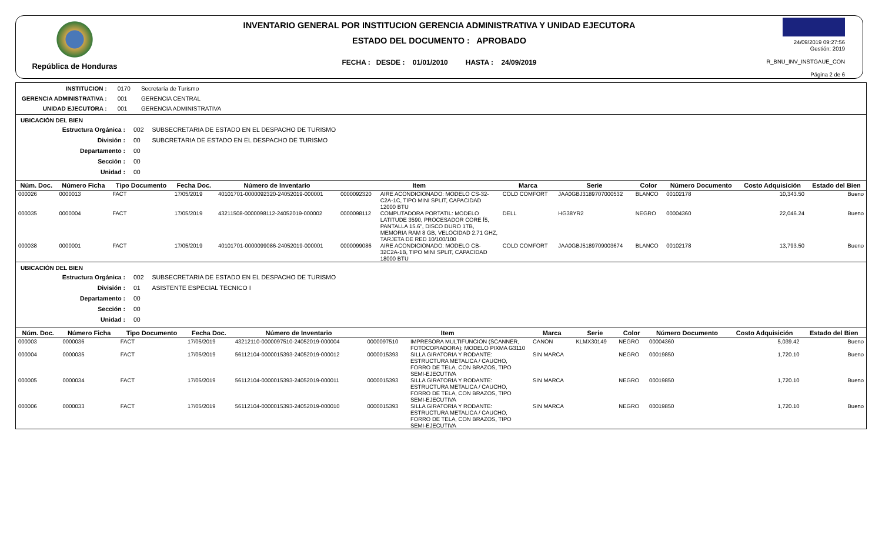República de Honduras INVENTARIO GENERAL POR INSTITUCION GERENCIA ADMINISTRATIVA Y UNIDAD EJECUTORA
ESTADO DEL DOCUMENTO : APROBADO
FECHA : DESDE : 01/01/2010 HASTA : 24/09/2019
24/09/2019 09:27:56
Gestión: 2019
R_BNU_INV_INSTGAUE_CON
Página 2 de 6
| INSTITUCION : | 0170 | Secretaría de Turismo |
| GERENCIA ADMINISTRATIVA : | 001 | GERENCIA CENTRAL |
| UNIDAD EJECUTORA : | 001 | GERENCIA ADMINISTRATIVA |
UBICACIÓN DEL BIEN
| Estructura Orgánica : | 002 | SUBSECRETARIA DE ESTADO EN EL DESPACHO DE TURISMO |
| División : | 00 | SUBCRETARIA DE ESTADO EN EL DESPACHO DE TURISMO |
| Departamento : | 00 | |
| Sección : | 00 | |
| Unidad : | 00 | |
| Núm. Doc. | Número Ficha | Tipo Documento | Fecha Doc. | Número de Inventario | Item | | Marca | Serie | Color | Número Documento | Costo Adquisición | Estado del Bien |
| --- | --- | --- | --- | --- | --- | --- | --- | --- | --- | --- | --- | --- |
| 000026 | 0000013 | FACT | 17/05/2019 | 40101701-0000092320-24052019-000001 | 0000092320 | AIRE ACONDICIONADO: MODELO CS-32-C2A-1C, TIPO MINI SPLIT, CAPACIDAD 12000 BTU | COLD COMFORT | JAA0GBJ3189707000532 | BLANCO | 00102178 | 10,343.50 | Bueno |
| 000035 | 0000004 | FACT | 17/05/2019 | 43211508-0000098112-24052019-000002 | 0000098112 | COMPUTADORA PORTATIL: MODELO LATITUDE 3590, PROCESADOR CORE Í5, PANTALLA 15.6", DISCO DURO 1TB, MEMORIA RAM 8 GB, VELOCIDAD 2.71 GHZ, TARJETA DE RED 10/100/100 | DELL | HG38YR2 | NEGRO | 00004360 | 22,046.24 | Bueno |
| 000038 | 0000001 | FACT | 17/05/2019 | 40101701-0000099086-24052019-000001 | 0000099086 | AIRE ACONDICIONADO: MODELO CB-32C2A-1B, TIPO MINI SPLIT, CAPACIDAD 18000 BTU | COLD COMFORT | JAA0GBJ5189709003674 | BLANCO | 00102178 | 13,793.50 | Bueno |
UBICACIÓN DEL BIEN
| Estructura Orgánica : | 002 | SUBSECRETARIA DE ESTADO EN EL DESPACHO DE TURISMO |
| División : | 01 | ASISTENTE ESPECIAL TECNICO I |
| Departamento : | 00 | |
| Sección : | 00 | |
| Unidad : | 00 | |
| Núm. Doc. | Número Ficha | Tipo Documento | Fecha Doc. | Número de Inventario | Item | | Marca | Serie | Color | Número Documento | Costo Adquisición | Estado del Bien |
| --- | --- | --- | --- | --- | --- | --- | --- | --- | --- | --- | --- | --- |
| 000003 | 0000036 | FACT | 17/05/2019 | 43212110-0000097510-24052019-000004 | 0000097510 | IMPRESORA MULTIFUNCION (SCANNER, FOTOCOPIADORA): MODELO PIXMA G3110 | CANON | KLMX30149 | NEGRO | 00004360 | 5,039.42 | Bueno |
| 000004 | 0000035 | FACT | 17/05/2019 | 56112104-0000015393-24052019-000012 | 0000015393 | SILLA GIRATORIA Y RODANTE: ESTRUCTURA METALICA / CAUCHO, FORRO DE TELA, CON BRAZOS, TIPO SEMI-EJECUTIVA | SIN MARCA | | NEGRO | 00019850 | 1,720.10 | Bueno |
| 000005 | 0000034 | FACT | 17/05/2019 | 56112104-0000015393-24052019-000011 | 0000015393 | SILLA GIRATORIA Y RODANTE: ESTRUCTURA METALICA / CAUCHO, FORRO DE TELA, CON BRAZOS, TIPO SEMI-EJECUTIVA | SIN MARCA | | NEGRO | 00019850 | 1,720.10 | Bueno |
| 000006 | 0000033 | FACT | 17/05/2019 | 56112104-0000015393-24052019-000010 | 0000015393 | SILLA GIRATORIA Y RODANTE: ESTRUCTURA METALICA / CAUCHO, FORRO DE TELA, CON BRAZOS, TIPO SEMI-EJECUTIVA | SIN MARCA | | NEGRO | 00019850 | 1,720.10 | Bueno |